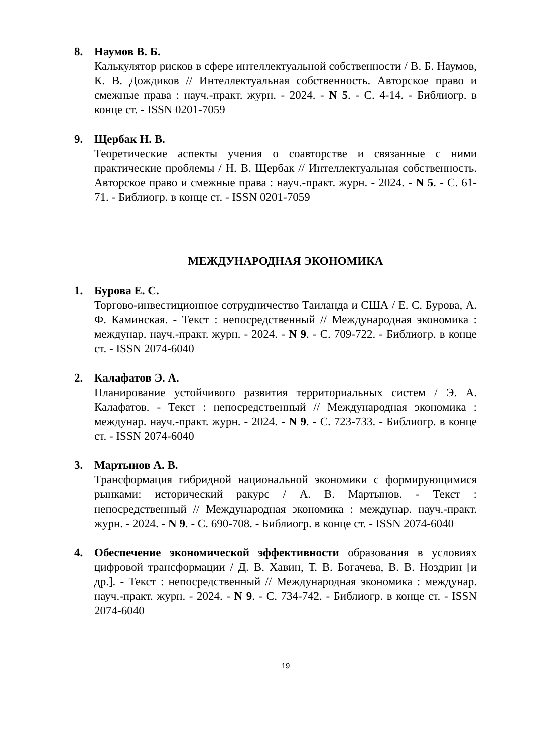8. Наумов В. Б.
Калькулятор рисков в сфере интеллектуальной собственности / В. Б. Наумов, К. В. Дождиков // Интеллектуальная собственность. Авторское право и смежные права : науч.-практ. журн. - 2024. - N 5. - С. 4-14. - Библиогр. в конце ст. - ISSN 0201-7059
9. Щербак Н. В.
Теоретические аспекты учения о соавторстве и связанные с ними практические проблемы / Н. В. Щербак // Интеллектуальная собственность. Авторское право и смежные права : науч.-практ. журн. - 2024. - N 5. - С. 61-71. - Библиогр. в конце ст. - ISSN 0201-7059
МЕЖДУНАРОДНАЯ ЭКОНОМИКА
1. Бурова Е. С.
Торгово-инвестиционное сотрудничество Таиланда и США / Е. С. Бурова, А. Ф. Каминская. - Текст : непосредственный // Международная экономика : междунар. науч.-практ. журн. - 2024. - N 9. - С. 709-722. - Библиогр. в конце ст. - ISSN 2074-6040
2. Калафатов Э. А.
Планирование устойчивого развития территориальных систем / Э. А. Калафатов. - Текст : непосредственный // Международная экономика : междунар. науч.-практ. журн. - 2024. - N 9. - С. 723-733. - Библиогр. в конце ст. - ISSN 2074-6040
3. Мартынов А. В.
Трансформация гибридной национальной экономики с формирующимися рынками: исторический ракурс / А. В. Мартынов. - Текст : непосредственный // Международная экономика : междунар. науч.-практ. журн. - 2024. - N 9. - С. 690-708. - Библиогр. в конце ст. - ISSN 2074-6040
4. Обеспечение экономической эффективности образования в условиях цифровой трансформации / Д. В. Хавин, Т. В. Богачева, В. В. Ноздрин [и др.]. - Текст : непосредственный // Международная экономика : междунар. науч.-практ. журн. - 2024. - N 9. - С. 734-742. - Библиогр. в конце ст. - ISSN 2074-6040
19